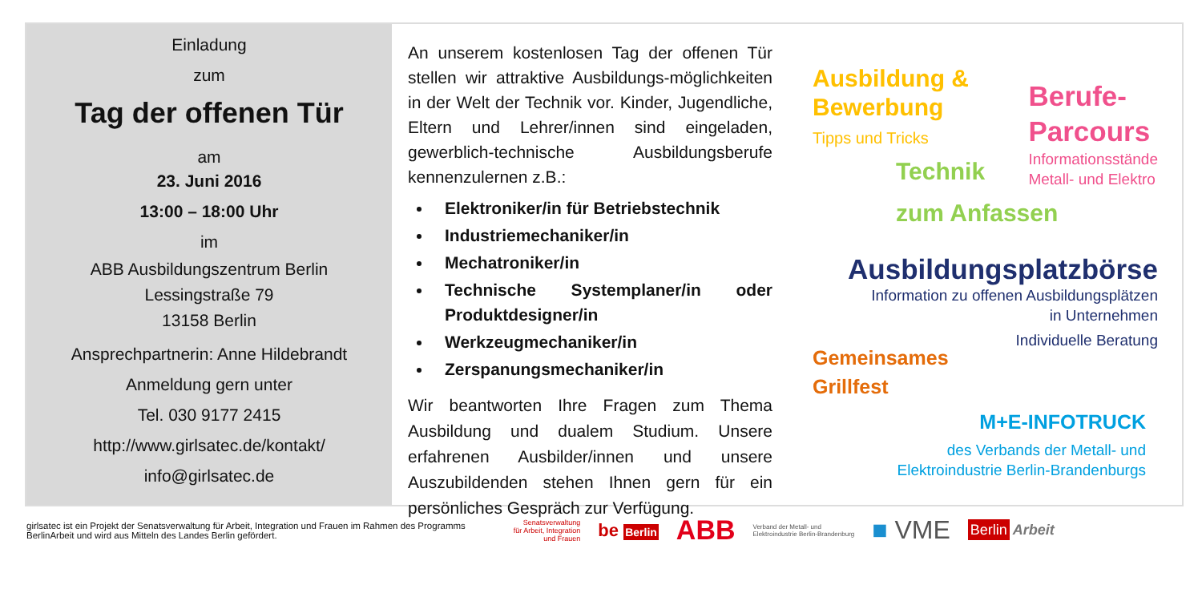Einladung
zum
Tag der offenen Tür
am
23. Juni 2016
13:00 – 18:00 Uhr
im
ABB Ausbildungszentrum Berlin
Lessingstraße 79
13158 Berlin
Ansprechpartnerin: Anne Hildebrandt
Anmeldung gern unter
Tel. 030 9177 2415
http://www.girlsatec.de/kontakt/
info@girlsatec.de
An unserem kostenlosen Tag der offenen Tür stellen wir attraktive Ausbildungs-möglichkeiten in der Welt der Technik vor. Kinder, Jugendliche, Eltern und Lehrer/innen sind eingeladen, gewerblich-technische Ausbildungsberufe kennenzulernen z.B.:
Elektroniker/in für Betriebstechnik
Industriemechaniker/in
Mechatroniker/in
Technische Systemplaner/in oder Produktdesigner/in
Werkzeugmechaniker/in
Zerspanungsmechaniker/in
Wir beantworten Ihre Fragen zum Thema Ausbildung und dualem Studium. Unsere erfahrenen Ausbilder/innen und unsere Auszubildenden stehen Ihnen gern für ein persönliches Gespräch zur Verfügung.
Ausbildung &
Bewerbung
Tipps und Tricks
Berufe-
Parcours
Informationsstände
Metall- und Elektro
Technik
zum Anfassen
Ausbildungsplatzbörse
Information zu offenen Ausbildungsplätzen
in Unternehmen
Individuelle Beratung
Gemeinsames
Grillfest
M+E-INFOTRUCK
des Verbands der Metall- und
Elektroindustrie Berlin-Brandenburgs
girlsatec ist ein Projekt der Senatsverwaltung für Arbeit, Integration und Frauen im Rahmen des Programms
BerlinArbeit und wird aus Mitteln des Landes Berlin gefördert.
Senatsverwaltung
für Arbeit, Integration
und Frauen be Berlin ABB Verband der Metall- und
Elektroindustrie Berlin-Brandenburg ■ VME Berlin Arbeit